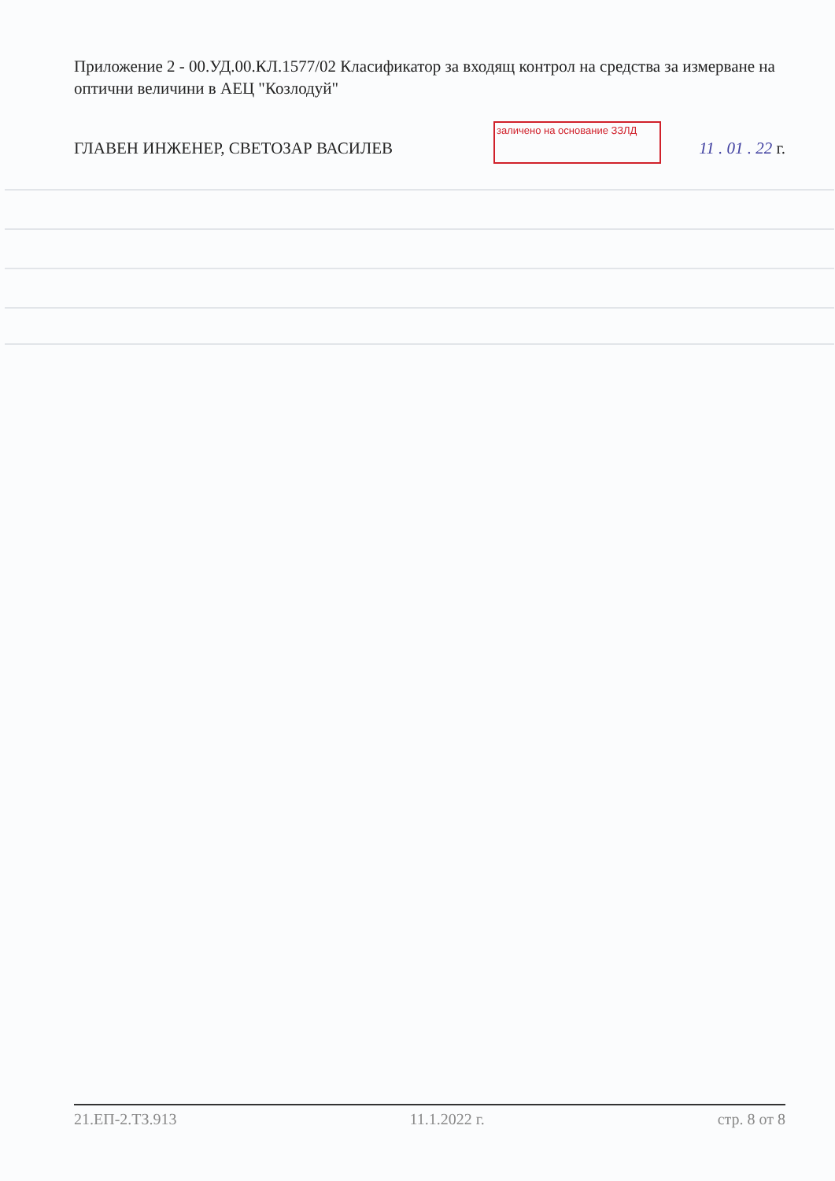Приложение 2 - 00.УД.00.КЛ.1577/02 Класификатор за входящ контрол на средства за измерване на оптични величини в АЕЦ "Козлодуй"
ГЛАВЕН ИНЖЕНЕР, СВЕТОЗАР ВАСИЛЕВ 11 . 01 . 22 г.
заличено на основание ЗЗЛД
21.ЕП-2.ТЗ.913 11.1.2022 г. стр. 8 от 8